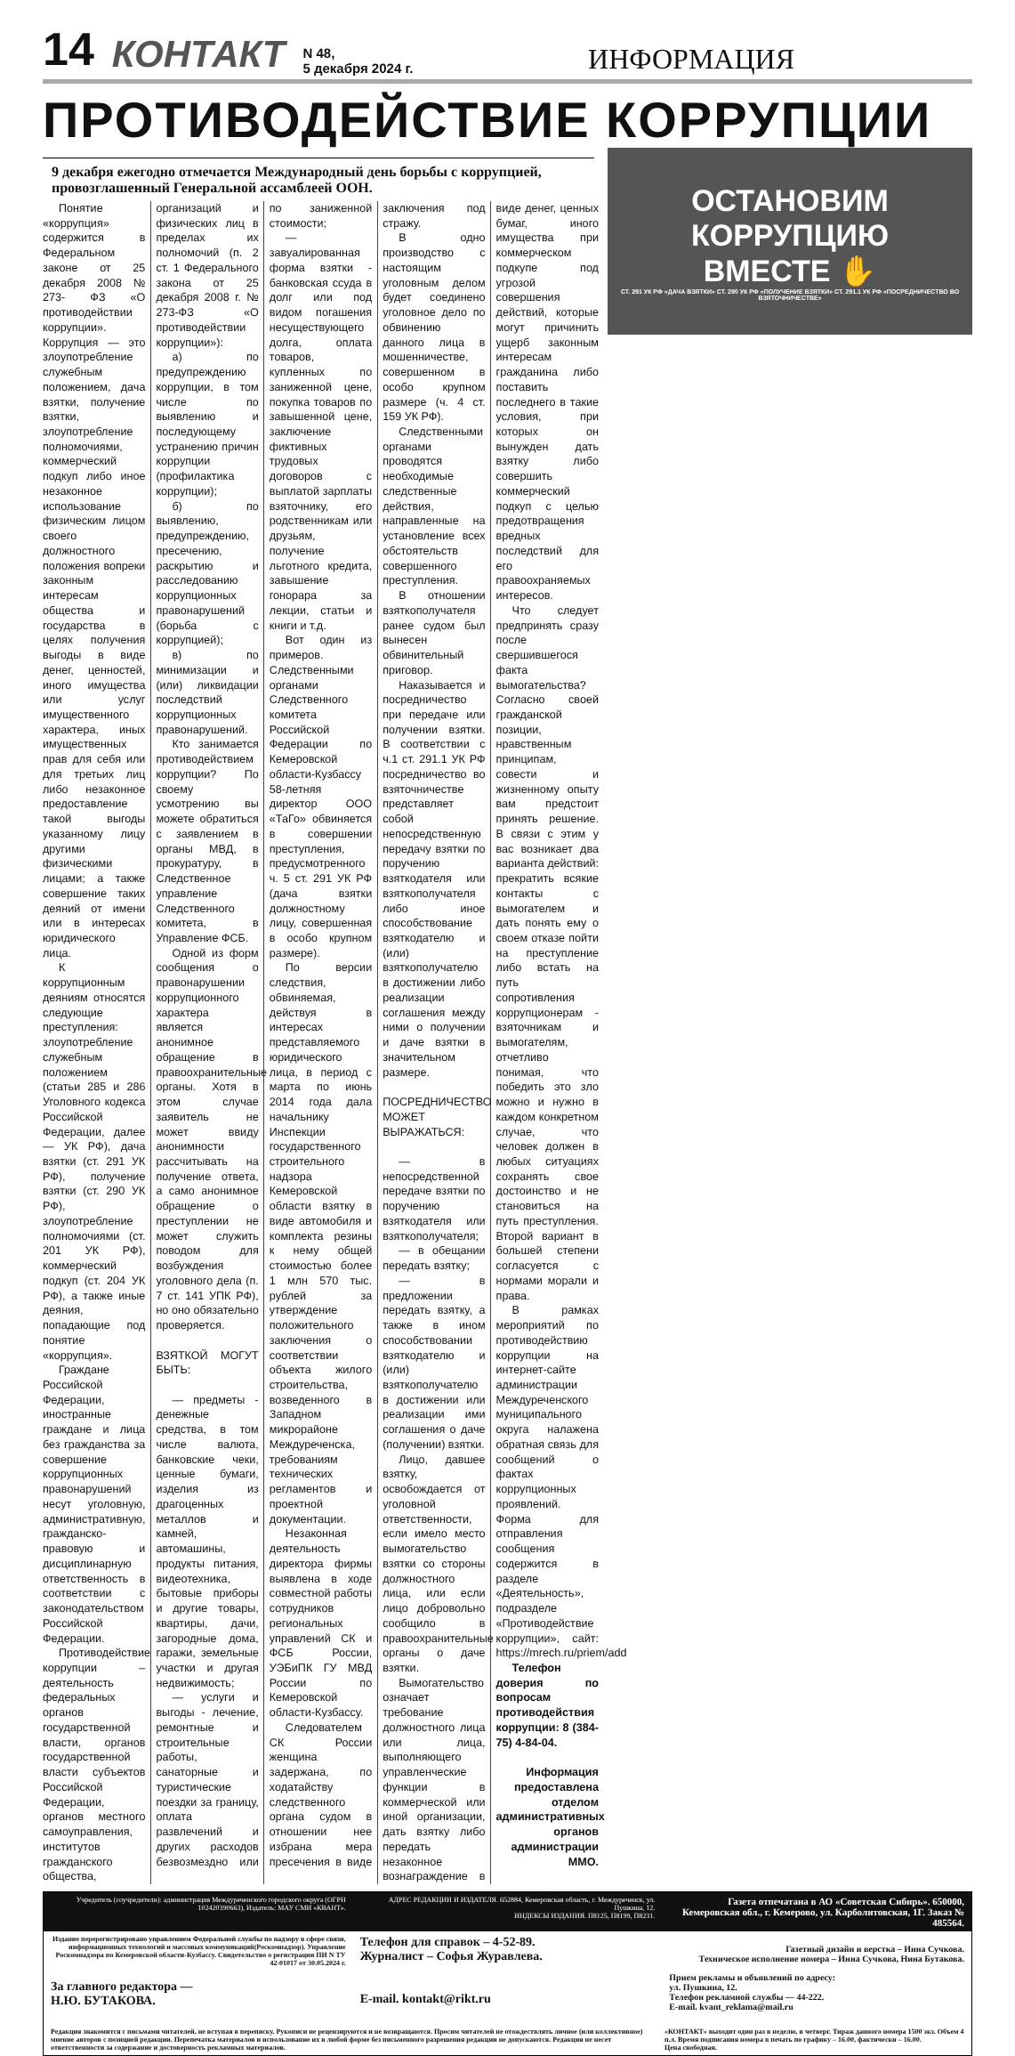14 КОНТАКТ N 48,
5 декабря 2024 г. ИНФОРМАЦИЯ
ПРОТИВОДЕЙСТВИЕ КОРРУПЦИИ
9 декабря ежегодно отмечается Международный день борьбы с коррупцией, провозглашенный Генеральной ассамблеей ООН.
ОСТАНОВИМ
КОРРУПЦИЮ
ВМЕСТЕ ✋
СТ. 291 УК РФ «ДАЧА ВЗЯТКИ» СТ. 290 УК РФ «ПОЛУЧЕНИЕ ВЗЯТКИ» СТ. 291.1 УК РФ «ПОСРЕДНИЧЕСТВО ВО ВЗЯТОЧНИЧЕСТВЕ»
Понятие «коррупция» содержится в Федеральном законе от 25 декабря 2008 № 273- ФЗ «О противодействии коррупции». Коррупция — это злоупотребление служебным положением, дача взятки, получение взятки, злоупотребление полномочиями, коммерческий подкуп либо иное незаконное использование физическим лицом своего должностного положения вопреки законным интересам общества и государства в целях получения выгоды в виде денег, ценностей, иного имущества или услуг имущественного характера, иных имущественных прав для себя или для третьих лиц либо незаконное предоставление такой выгоды указанному лицу другими физическими лицами; а также совершение таких деяний от имени или в интересах юридического лица.
К коррупционным деяниям относятся следующие преступления: злоупотребление служебным положением (статьи 285 и 286 Уголовного кодекса Российской Федерации, далее — УК РФ), дача взятки (ст. 291 УК РФ), получение взятки (ст. 290 УК РФ), злоупотребление полномочиями (ст. 201 УК РФ), коммерческий подкуп (ст. 204 УК РФ), а также иные деяния, попадающие под понятие «коррупция».
Граждане Российской Федерации, иностранные граждане и лица без гражданства за совершение коррупционных правонарушений несут уголовную, административную, гражданско-правовую и дисциплинарную ответственность в соответствии с законодательством Российской Федерации.
Противодействие коррупции – деятельность федеральных органов государственной власти, органов государственной власти субъектов Российской Федерации, органов местного самоуправления, институтов гражданского общества, организаций и физических лиц в пределах их полномочий (п. 2 ст. 1 Федерального закона от 25 декабря 2008 г. № 273-ФЗ «О противодействии коррупции»):
а) по предупреждению коррупции, в том числе по выявлению и последующему устранению причин коррупции (профилактика коррупции);
б) по выявлению, предупреждению, пресечению, раскрытию и расследованию коррупционных правонарушений (борьба с коррупцией);
в) по минимизации и (или) ликвидации последствий коррупционных правонарушений.
Кто занимается противодействием коррупции? По своему усмотрению вы можете обратиться с заявлением в органы МВД, в прокуратуру, в Следственное управление Следственного комитета, в Управление ФСБ.
Одной из форм сообщения о правонарушении коррупционного характера является анонимное обращение в правоохранительные органы. Хотя в этом случае заявитель не может ввиду анонимности рассчитывать на получение ответа, а само анонимное обращение о преступлении не может служить поводом для возбуждения уголовного дела (п. 7 ст. 141 УПК РФ), но оно обязательно проверяется.
ВЗЯТКОЙ МОГУТ БЫТЬ:
— предметы - денежные средства, в том числе валюта, банковские чеки, ценные бумаги, изделия из драгоценных металлов и камней, автомашины, продукты питания, видеотехника, бытовые приборы и другие товары, квартиры, дачи, загородные дома, гаражи, земельные участки и другая недвижимость;
— услуги и выгоды - лечение, ремонтные и строительные работы, санаторные и туристические поездки за границу, оплата развлечений и других расходов безвозмездно или по заниженной стоимости;
— завуалированная форма взятки - банковская ссуда в долг или под видом погашения несуществующего долга, оплата товаров, купленных по заниженной цене, покупка товаров по завышенной цене, заключение фиктивных трудовых договоров с выплатой зарплаты взяточнику, его родственникам или друзьям, получение льготного кредита, завышение гонорара за лекции, статьи и книги и т.д.
Вот один из примеров. Следственными органами Следственного комитета Российской Федерации по Кемеровской области-Кузбассу 58-летняя директор ООО «ТаГо» обвиняется в совершении преступления, предусмотренного ч. 5 ст. 291 УК РФ (дача взятки должностному лицу, совершенная в особо крупном размере).
По версии следствия, обвиняемая, действуя в интересах представляемого юридического лица, в период с марта по июнь 2014 года дала начальнику Инспекции государственного строительного надзора Кемеровской области взятку в виде автомобиля и комплекта резины к нему общей стоимостью более 1 млн 570 тыс. рублей за утверждение положительного заключения о соответствии объекта жилого строительства, возведенного в Западном микрорайоне Междуреченска, требованиям технических регламентов и проектной документации.
Незаконная деятельность директора фирмы выявлена в ходе совместной работы сотрудников региональных управлений СК и ФСБ России, УЭБиПК ГУ МВД России по Кемеровской области-Кузбассу.
Следователем СК России женщина задержана, по ходатайству следственного органа судом в отношении нее избрана мера пресечения в виде заключения под стражу.
В одно производство с настоящим уголовным делом будет соединено уголовное дело по обвинению данного лица в мошенничестве, совершенном в особо крупном размере (ч. 4 ст. 159 УК РФ).
Следственными органами проводятся необходимые следственные действия, направленные на установление всех обстоятельств совершенного преступления.
В отношении взяткополучателя ранее судом был вынесен обвинительный приговор.
Наказывается и посредничество при передаче или получении взятки. В соответствии с ч.1 ст. 291.1 УК РФ посредничество во взяточничестве представляет собой непосредственную передачу взятки по поручению взяткодателя или взяткополучателя либо иное способствование взяткодателю и (или) взяткополучателю в достижении либо реализации соглашения между ними о получении и даче взятки в значительном размере.
ПОСРЕДНИЧЕСТВО МОЖЕТ ВЫРАЖАТЬСЯ:
— в непосредственной передаче взятки по поручению взяткодателя или взяткополучателя;
— в обещании передать взятку;
— в предложении передать взятку, а также в ином способствовании взяткодателю и (или) взяткополучателю в достижении или реализации ими соглашения о даче (получении) взятки.
Лицо, давшее взятку, освобождается от уголовной ответственности, если имело место вымогательство взятки со стороны должностного лица, или если лицо добровольно сообщило в правоохранительные органы о даче взятки.
Вымогательство означает требование должностного лица или лица, выполняющего управленческие функции в коммерческой или иной организации, дать взятку либо передать незаконное вознаграждение в виде денег, ценных бумаг, иного имущества при коммерческом подкупе под угрозой совершения действий, которые могут причинить ущерб законным интересам гражданина либо поставить последнего в такие условия, при которых он вынужден дать взятку либо совершить коммерческий подкуп с целью предотвращения вредных последствий для его правоохраняемых интересов.
Что следует предпринять сразу после свершившегося факта вымогательства? Согласно своей гражданской позиции, нравственным принципам, совести и жизненному опыту вам предстоит принять решение. В связи с этим у вас возникает два варианта действий: прекратить всякие контакты с вымогателем и дать понять ему о своем отказе пойти на преступление либо встать на путь сопротивления коррупционерам - взяточникам и вымогателям, отчетливо понимая, что победить это зло можно и нужно в каждом конкретном случае, что человек должен в любых ситуациях сохранять свое достоинство и не становиться на путь преступления. Второй вариант в большей степени согласуется с нормами морали и права.
В рамках мероприятий по противодействию коррупции на интернет-сайте администрации Междуреченского муниципального округа налажена обратная связь для сообщений о фактах коррупционных проявлений. Форма для отправления сообщения содержится в разделе «Деятельность», подразделе «Противодействие коррупции», сайт: https://mrech.ru/priem/add
Телефон доверия по вопросам противодействия коррупции: 8 (384-75) 4-84-04.
Информация предоставлена отделом административных органов администрации ММО.
Учредитель (соучредители): администрация Междуреченского городского округа (ОГРН 102420390663), Издатель: МАУ СМИ «КВАНТ».
АДРЕС РЕДАКЦИИ И ИЗДАТЕЛЯ. 652884, Кемеровская область, г. Междуреченск, ул. Пушкина, 12.
ИНДЕКСЫ ИЗДАНИЯ. П8125, П8199, П8231.
Газета отпечатана в АО «Советская Сибирь». 650000, Кемеровская обл., г. Кемерово, ул. Карболитовская, 1Г. Заказ № 485564.
Издание перерегистрировано управлением Федеральной службы по надзору в сфере связи, информационных технологий и массовых коммуникаций(Роскомнадзор). Управление Роскомнадзора по Кемеровской области-Кузбассу. Свидетельство о регистрации ПИ N ТУ 42-01017 от 30.05.2024 г.
За главного редактора —
Н.Ю. БУТАКОВА.
Телефон для справок – 4-52-89.
Журналист – Софья Журавлева.
E-mail. kontakt@rikt.ru
Газетный дизайн и верстка – Инна Сучкова.
Техническое исполнение номера – Инна Сучкова, Нина Бутакова.
Прием рекламы и объявлений по адресу:
ул. Пушкина, 12.
Телефон рекламной службы — 44-222.
E-mail. kvant_reklama@mail.ru
Редакция знакомится с письмами читателей, не вступая в переписку. Рукописи не рецензируются и не возвращаются. Просим читателей не отождествлять личное (или коллективное) мнение авторов с позицией редакции. Перепечатка материалов и использование их в любой форме без письменного разрешения редакции не допускаются. Редакция не несет ответственности за содержание и достоверность рекламных материалов.
«КОНТАКТ» выходит один раз в неделю, в четверг. Тираж данного номера 1500 экз. Объем 4 п.л. Время подписания номера в печать по графику – 16.00, фактически – 16.00.
Цена свободная.